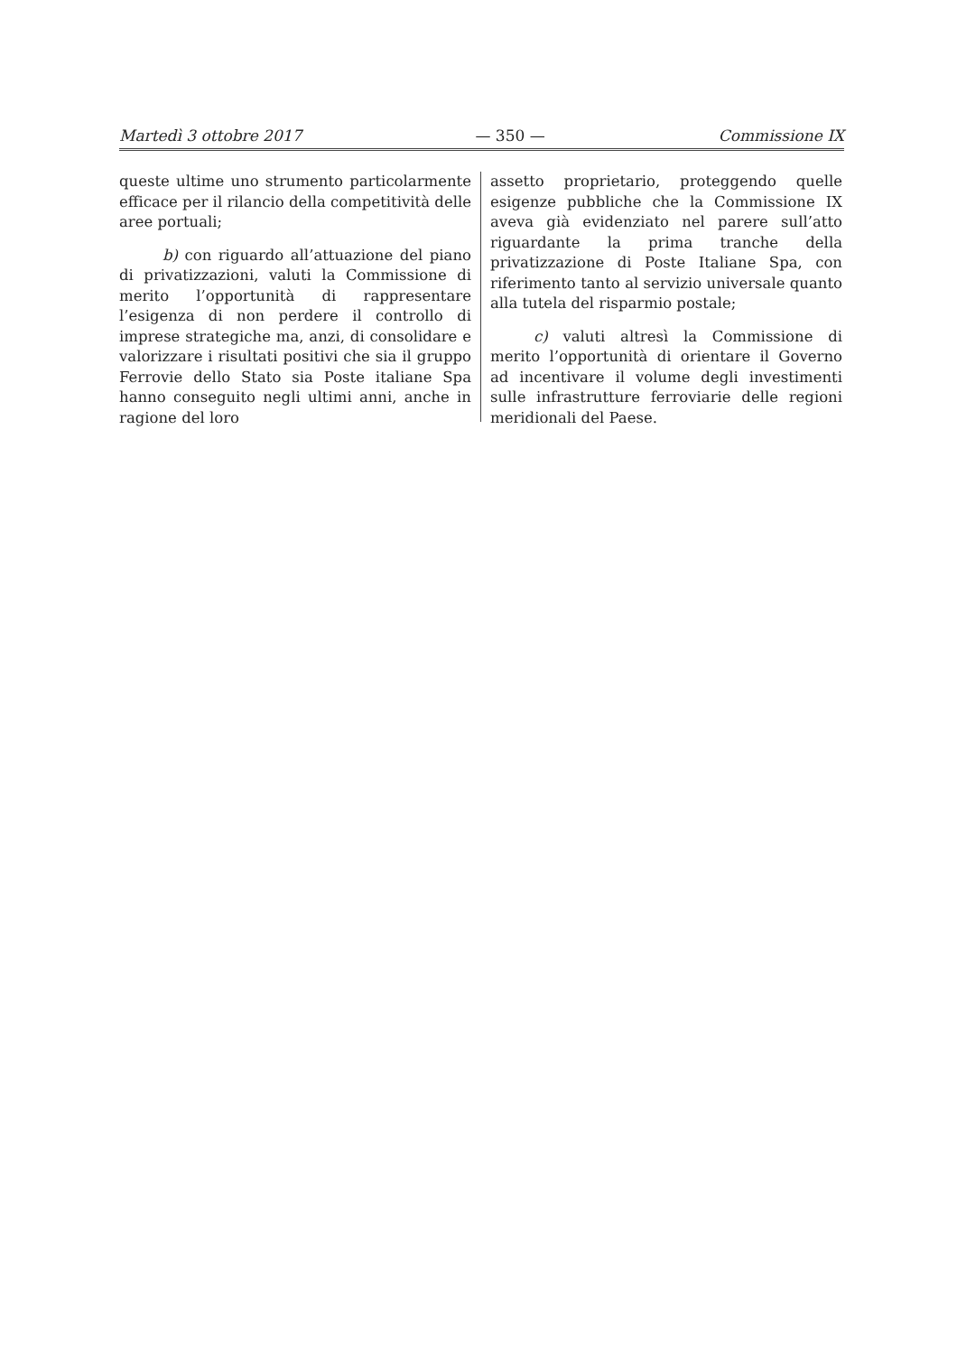Martedì 3 ottobre 2017 — 350 — Commissione IX
queste ultime uno strumento particolarmente efficace per il rilancio della competitività delle aree portuali;
b) con riguardo all’attuazione del piano di privatizzazioni, valuti la Commissione di merito l’opportunità di rappresentare l’esigenza di non perdere il controllo di imprese strategiche ma, anzi, di consolidare e valorizzare i risultati positivi che sia il gruppo Ferrovie dello Stato sia Poste italiane Spa hanno conseguito negli ultimi anni, anche in ragione del loro
assetto proprietario, proteggendo quelle esigenze pubbliche che la Commissione IX aveva già evidenziato nel parere sull’atto riguardante la prima tranche della privatizzazione di Poste Italiane Spa, con riferimento tanto al servizio universale quanto alla tutela del risparmio postale;
c) valuti altresì la Commissione di merito l’opportunità di orientare il Governo ad incentivare il volume degli investimenti sulle infrastrutture ferroviarie delle regioni meridionali del Paese.